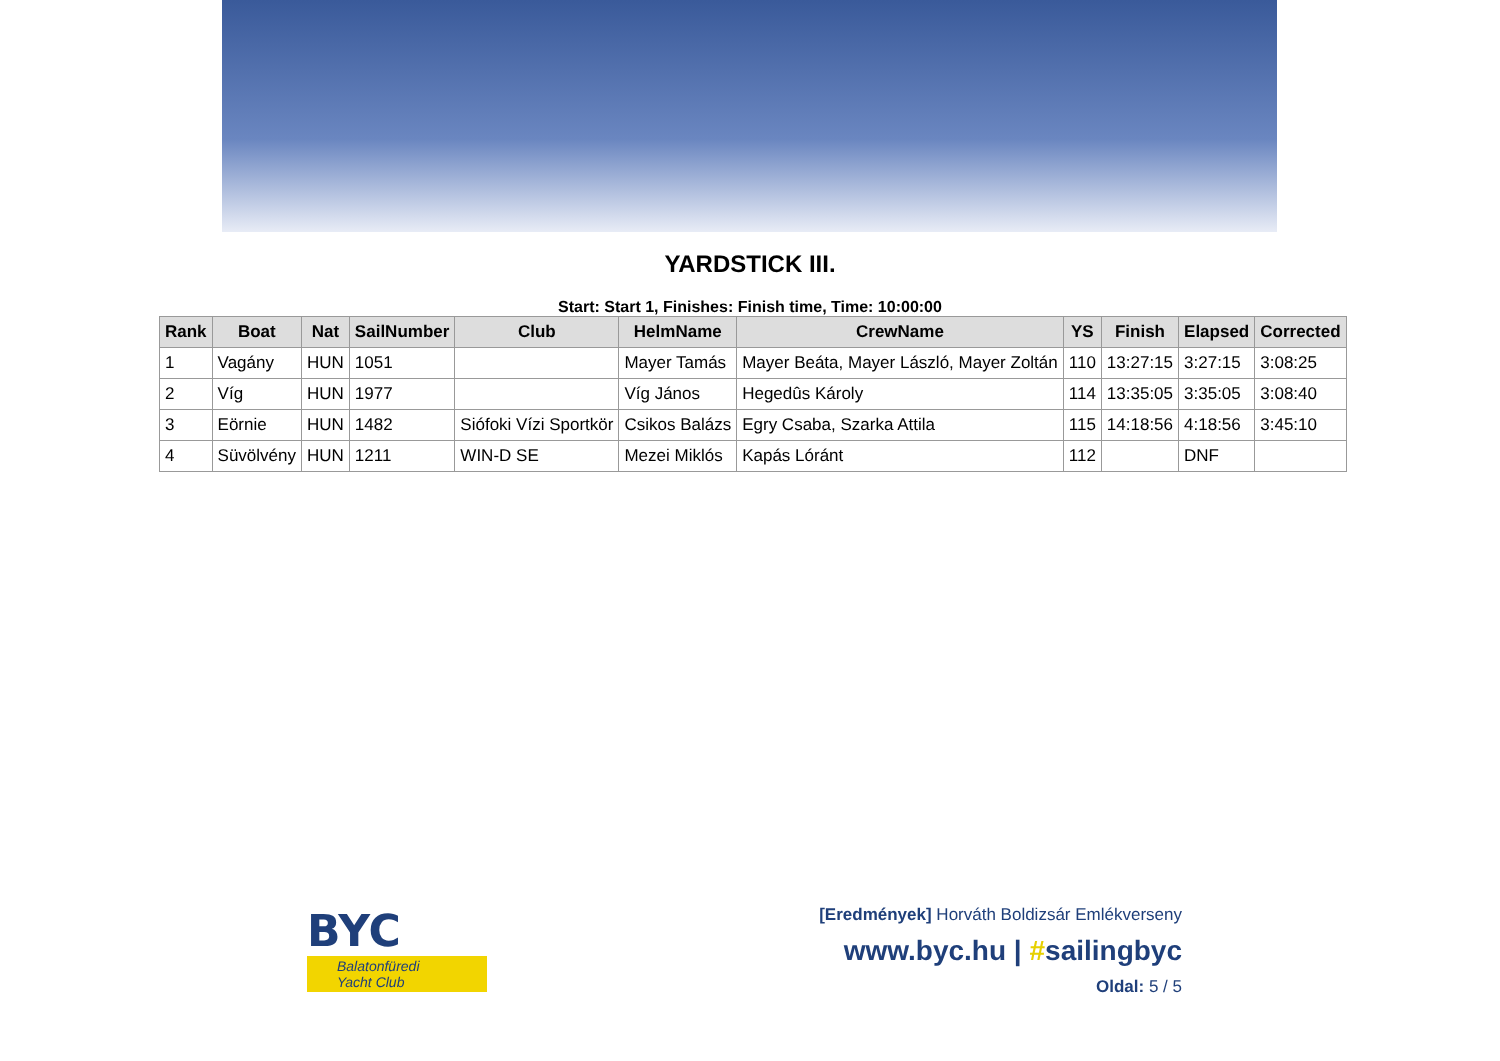YARDSTICK III.
Start: Start 1, Finishes: Finish time, Time: 10:00:00
| Rank | Boat | Nat | SailNumber | Club | HelmName | CrewName | YS | Finish | Elapsed | Corrected |
| --- | --- | --- | --- | --- | --- | --- | --- | --- | --- | --- |
| 1 | Vagány | HUN | 1051 | | Mayer Tamás | Mayer Beáta, Mayer László, Mayer Zoltán | 110 | 13:27:15 | 3:27:15 | 3:08:25 |
| 2 | Víg | HUN | 1977 | | Víg János | Hegedûs Károly | 114 | 13:35:05 | 3:35:05 | 3:08:40 |
| 3 | Eörnie | HUN | 1482 | Siófoki Vízi Sportkör | Csikos Balázs | Egry Csaba, Szarka Attila | 115 | 14:18:56 | 4:18:56 | 3:45:10 |
| 4 | Süvölvény | HUN | 1211 | WIN-D SE | Mezei Miklós | Kapás Lóránt | 112 | | DNF | |
BYC
Balatonfüredi Yacht Club
[Eredmények] Horváth Boldizsár Emlékverseny
www.byc.hu | #sailingbyc
Oldal: 5 / 5